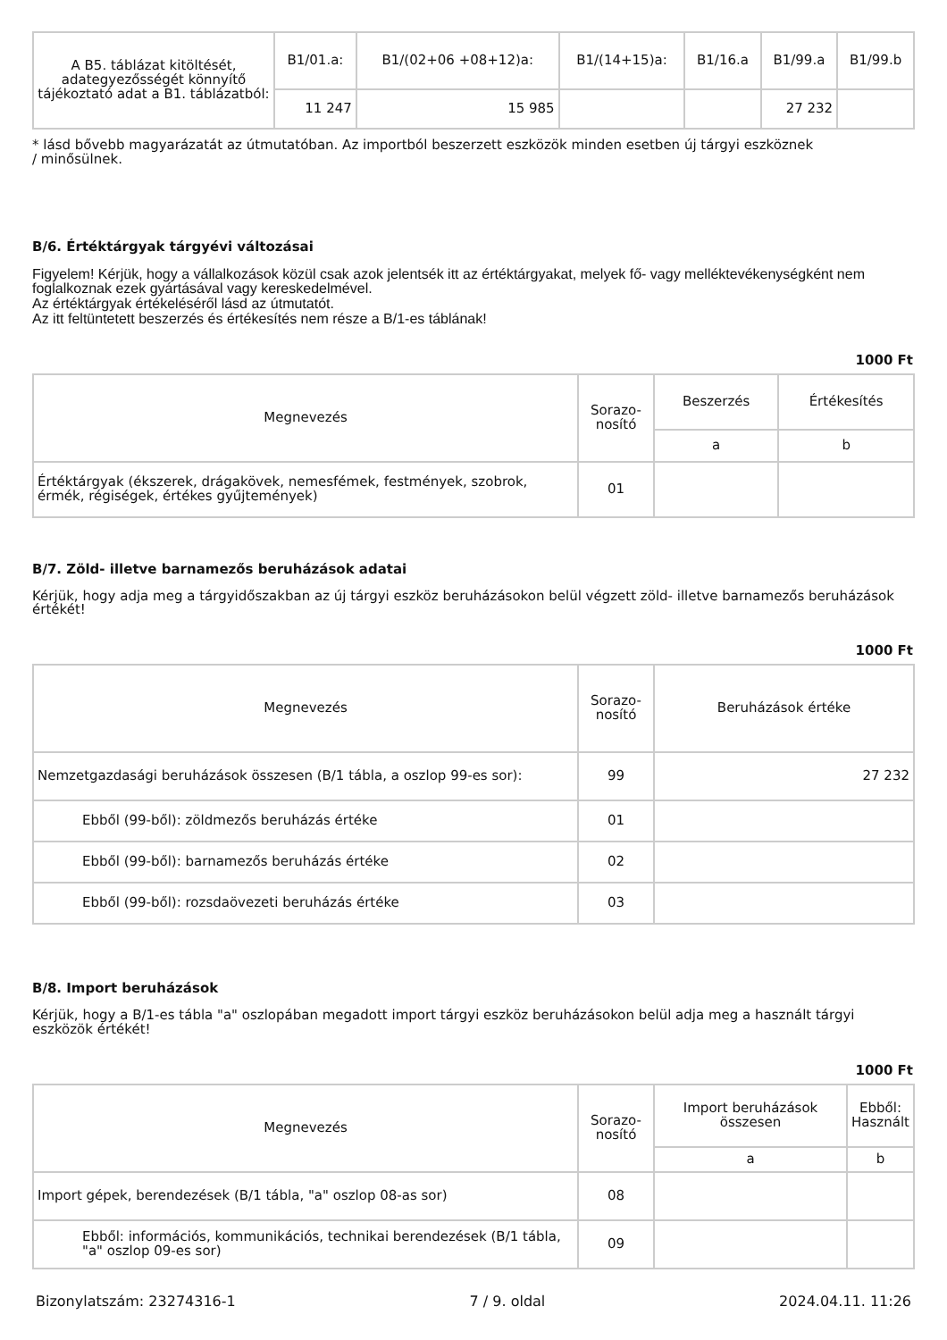| A B5. táblázat kitöltését, adategyezősségét könnyítő tájékoztató adat a B1. táblázatból: | B1/01.a: | B1/(02+06 +08+12)a: | B1/(14+15)a: | B1/16.a | B1/99.a | B1/99.b |
| | 11 247 | 15 985 | | | 27 232 | |
* lásd bővebb magyarázatát az útmutatóban. Az importból beszerzett eszközök minden esetben új tárgyi eszköznek
/ minősülnek.
B/6. Értéktárgyak tárgyévi változásai
Figyelem! Kérjük, hogy a vállalkozások közül csak azok jelentsék itt az értéktárgyakat, melyek fő- vagy melléktevékenységként nem foglalkoznak ezek gyártásával vagy kereskedelmével.
Az értéktárgyak értékeléséről lásd az útmutatót.
Az itt feltüntetett beszerzés és értékesítés nem része a B/1-es táblának!
1000 Ft
| Megnevezés | Sorazo- nosító | Beszerzés | Értékesítés |
| --- | --- | --- | --- |
| | | a | b |
| Értéktárgyak (ékszerek, drágakövek, nemesfémek, festmények, szobrok, érmék, régiségek, értékes gyűjtemények) | 01 | | |
B/7. Zöld- illetve barnamezős beruházások adatai
Kérjük, hogy adja meg a tárgyidőszakban az új tárgyi eszköz beruházásokon belül végzett zöld- illetve barnamezős beruházások értékét!
1000 Ft
| Megnevezés | Sorazo- nosító | Beruházások értéke |
| --- | --- | --- |
| Nemzetgazdasági beruházások összesen (B/1 tábla, a oszlop 99-es sor): | 99 | 27 232 |
| Ebből (99-ből): zöldmezős beruházás értéke | 01 | |
| Ebből (99-ből): barnamezős beruházás értéke | 02 | |
| Ebből (99-ből): rozsdaövezeti beruházás értéke | 03 | |
B/8. Import beruházások
Kérjük, hogy a B/1-es tábla "a" oszlopában megadott import tárgyi eszköz beruházásokon belül adja meg a használt tárgyi eszközök értékét!
1000 Ft
| Megnevezés | Sorazo- nosító | Import beruházások összesen | Ebből: Használt |
| --- | --- | --- | --- |
| | | a | b |
| Import gépek, berendezések (B/1 tábla, "a" oszlop 08-as sor) | 08 | | |
| Ebből: információs, kommunikációs, technikai berendezések (B/1 tábla, "a" oszlop 09-es sor) | 09 | | |
Bizonylatszám: 23274316-1 7 / 9. oldal 2024.04.11. 11:26